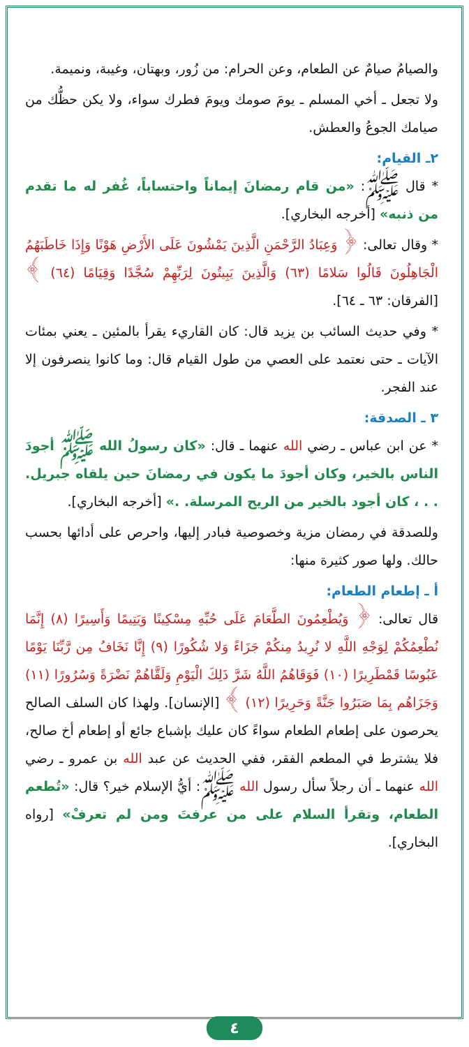والصيامُ صيامٌ عن الطعام، وعن الحرام: من زُور، وبهتان، وغيبة، ونميمة.
ولا تجعل ـ أخي المسلم ـ يومَ صومك ويومَ فطرك سواء، ولا يكن حظُّك من صيامك الجوعُ والعطش.
٢ـ القيام:
* قال ﷺ: «من قام رمضانَ إيماناً واحتساباً، غُفر له ما تقدم من ذنبه» [أخرجه البخاري].
* وقال تعالى: ﴿ وَعِبَادُ الرَّحْمَنِ الَّذِينَ يَمْشُونَ عَلَى الأَرْضِ هَوْنًا وَإِذَا خَاطَبَهُمُ الْجَاهِلُونَ قَالُوا سَلامًا (٦٣) وَالَّذِينَ يَبِيتُونَ لِرَبِّهِمْ سُجَّدًا وَقِيَامًا (٦٤) ﴾ [الفرقان: ٦٣ ـ ٦٤].
* وفي حديث السائب بن يزيد قال: كان القاريء يقرأ بالمئين ـ يعني بمئات الآيات ـ حتى نعتمد على العصي من طول القيام قال: وما كانوا ينصرفون إلا عند الفجر.
٣ ـ الصدقة:
* عن ابن عباس ـ رضي الله عنهما ـ قال: «كان رسولُ الله ﷺ أجودَ الناس بالخير، وكان أجودَ ما يكون في رمضانَ حين يلقاه جبريل. . . ، كان أجود بالخير من الريح المرسلة. .» [أخرجه البخاري].
وللصدقة في رمضان مزية وخصوصية فبادر إليها، واحرص على أدائها بحسب حالك. ولها صور كثيرة منها:
أ ـ إطعام الطعام:
قال تعالى: ﴿ وَيُطْعِمُونَ الطَّعَامَ عَلَى حُبِّهِ مِسْكِينًا وَيَتِيمًا وَأَسِيرًا (٨) إِنَّمَا نُطْعِمُكُمْ لِوَجْهِ اللَّهِ لا نُرِيدُ مِنكُمْ جَزَاءً وَلا شُكُورًا (٩) إِنَّا نَخَافُ مِن رَّبِّنَا يَوْمًا عَبُوسًا قَمْطَرِيرًا (١٠) فَوَقَاهُمُ اللَّهُ شَرَّ ذَلِكَ الْيَوْمِ وَلَقَّاهُمْ نَضْرَةً وَسُرُورًا (١١) وَجَزَاهُم بِمَا صَبَرُوا جَنَّةً وَحَرِيرًا (١٢) ﴾ [الإنسان]. ولهذا كان السلف الصالح يحرصون على إطعام الطعام سواءً كان عليك بإشباع جائع أو إطعام أخ صالح، فلا يشترط في المطعم الفقر، ففي الحديث عن عبد الله بن عمرو ـ رضي الله عنهما ـ أن رجلاً سأل رسول الله ﷺ: أيُّ الإسلام خير؟ قال: «تُطعم الطعام، وتقرأ السلام على من عرفتَ ومن لم تعرفْ» [رواه البخاري].
٤